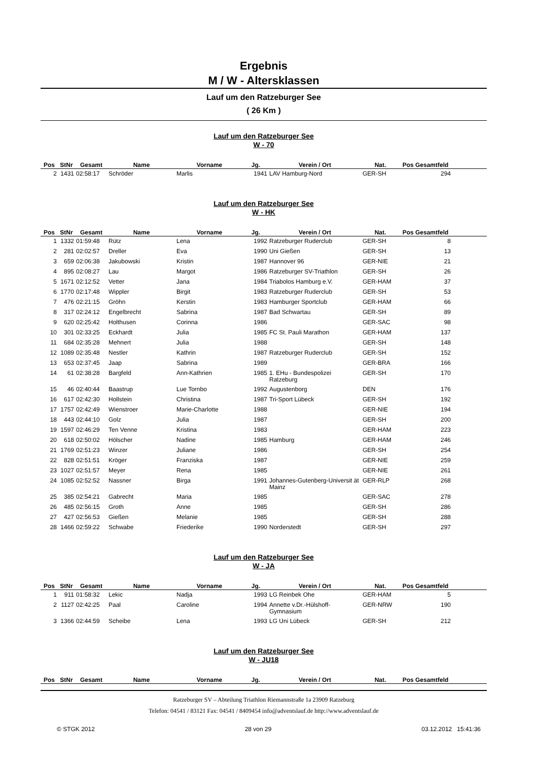Ergebnis
M / W - Altersklassen
Lauf um den Ratzeburger See
( 26 Km )
Lauf um den Ratzeburger See
W - 70
| Pos | StNr | Gesamt | Name | Vorname | Jg. | Verein / Ort | Nat. | Pos Gesamtfeld | |
| --- | --- | --- | --- | --- | --- | --- | --- | --- | --- |
| 2 | 1431 | 02:58:17 | Schröder | Marlis | 1941 | LAV Hamburg-Nord | GER-SH | 294 | |
Lauf um den Ratzeburger See
W - HK
| Pos | StNr | Gesamt | Name | Vorname | Jg. | Verein / Ort | Nat. | Pos Gesamtfeld | |
| --- | --- | --- | --- | --- | --- | --- | --- | --- | --- |
| 1 | 1332 | 01:59:48 | Rütz | Lena | 1992 | Ratzeburger Ruderclub | GER-SH | 8 | |
| 2 | 281 | 02:02:57 | Dreller | Eva | 1990 | Uni Gießen | GER-SH | 13 | |
| 3 | 659 | 02:06:38 | Jakubowski | Kristin | 1987 | Hannover 96 | GER-NIE | 21 | |
| 4 | 895 | 02:08:27 | Lau | Margot | 1986 | Ratzeburger SV-Triathlon | GER-SH | 26 | |
| 5 | 1671 | 02:12:52 | Vetter | Jana | 1984 | Triabolos Hamburg e.V. | GER-HAM | 37 | |
| 6 | 1770 | 02:17:48 | Wippler | Birgit | 1983 | Ratzeburger Ruderclub | GER-SH | 53 | |
| 7 | 476 | 02:21:15 | Gröhn | Kerstin | 1983 | Hamburger Sportclub | GER-HAM | 66 | |
| 8 | 317 | 02:24:12 | Engelbrecht | Sabrina | 1987 | Bad Schwartau | GER-SH | 89 | |
| 9 | 620 | 02:25:42 | Holthusen | Corinna | 1986 | | GER-SAC | 98 | |
| 10 | 301 | 02:33:25 | Eckhardt | Julia | 1985 | FC St. Pauli Marathon | GER-HAM | 137 | |
| 11 | 684 | 02:35:28 | Mehnert | Julia | 1988 | | GER-SH | 148 | |
| 12 | 1089 | 02:35:48 | Nestler | Kathrin | 1987 | Ratzeburger Ruderclub | GER-SH | 152 | |
| 13 | 653 | 02:37:45 | Jaap | Sabrina | 1989 | | GER-BRA | 166 | |
| 14 | 61 | 02:38:28 | Bargfeld | Ann-Kathrien | 1985 | 1. EHu - Bundespolizei Ratzeburg | GER-SH | 170 | |
| 15 | 46 | 02:40:44 | Baastrup | Lue Tornbo | 1992 | Augustenborg | DEN | 176 | |
| 16 | 617 | 02:42:30 | Hollstein | Christina | 1987 | Tri-Sport Lübeck | GER-SH | 192 | |
| 17 | 1757 | 02:42:49 | Wienstroer | Marie-Charlotte | 1988 | | GER-NIE | 194 | |
| 18 | 443 | 02:44:10 | Golz | Julia | 1987 | | GER-SH | 200 | |
| 19 | 1597 | 02:46:29 | Ten Venne | Kristina | 1983 | | GER-HAM | 223 | |
| 20 | 618 | 02:50:02 | Hölscher | Nadine | 1985 | Hamburg | GER-HAM | 246 | |
| 21 | 1769 | 02:51:23 | Winzer | Juliane | 1986 | | GER-SH | 254 | |
| 22 | 828 | 02:51:51 | Kröger | Franziska | 1987 | | GER-NIE | 259 | |
| 23 | 1027 | 02:51:57 | Meyer | Rena | 1985 | | GER-NIE | 261 | |
| 24 | 1085 | 02:52:52 | Nassner | Birga | 1991 | Johannes-Gutenberg-Universit ät Mainz | GER-RLP | 268 | |
| 25 | 385 | 02:54:21 | Gabrecht | Maria | 1985 | | GER-SAC | 278 | |
| 26 | 485 | 02:56:15 | Groth | Anne | 1985 | | GER-SH | 286 | |
| 27 | 427 | 02:56:53 | Gießen | Melanie | 1985 | | GER-SH | 288 | |
| 28 | 1466 | 02:59:22 | Schwabe | Friederike | 1990 | Norderstedt | GER-SH | 297 | |
Lauf um den Ratzeburger See
W - JA
| Pos | StNr | Gesamt | Name | Vorname | Jg. | Verein / Ort | Nat. | Pos Gesamtfeld | |
| --- | --- | --- | --- | --- | --- | --- | --- | --- | --- |
| 1 | 911 | 01:58:32 | Lekic | Nadja | 1993 | LG Reinbek Ohe | GER-HAM | 5 | |
| 2 | 1127 | 02:42:25 | Paal | Caroline | 1994 | Annette v.Dr.-Hülshoff-Gymnasium | GER-NRW | 190 | |
| 3 | 1366 | 02:44:59 | Scheibe | Lena | 1993 | LG Uni Lübeck | GER-SH | 212 | |
Lauf um den Ratzeburger See
W - JU18
| Pos | StNr | Gesamt | Name | Vorname | Jg. | Verein / Ort | Nat. | Pos Gesamtfeld | |
| --- | --- | --- | --- | --- | --- | --- | --- | --- | --- |
Ratzeburger SV – Abteilung Triathlon Riemannstraße 1a 23909 Ratzeburg
Telefon: 04541 / 83121 Fax: 04541 / 8409454 info@adventslauf.de http://www.adventslauf.de
© STGK 2012 28 von 29 03.12.2012 15:41:36